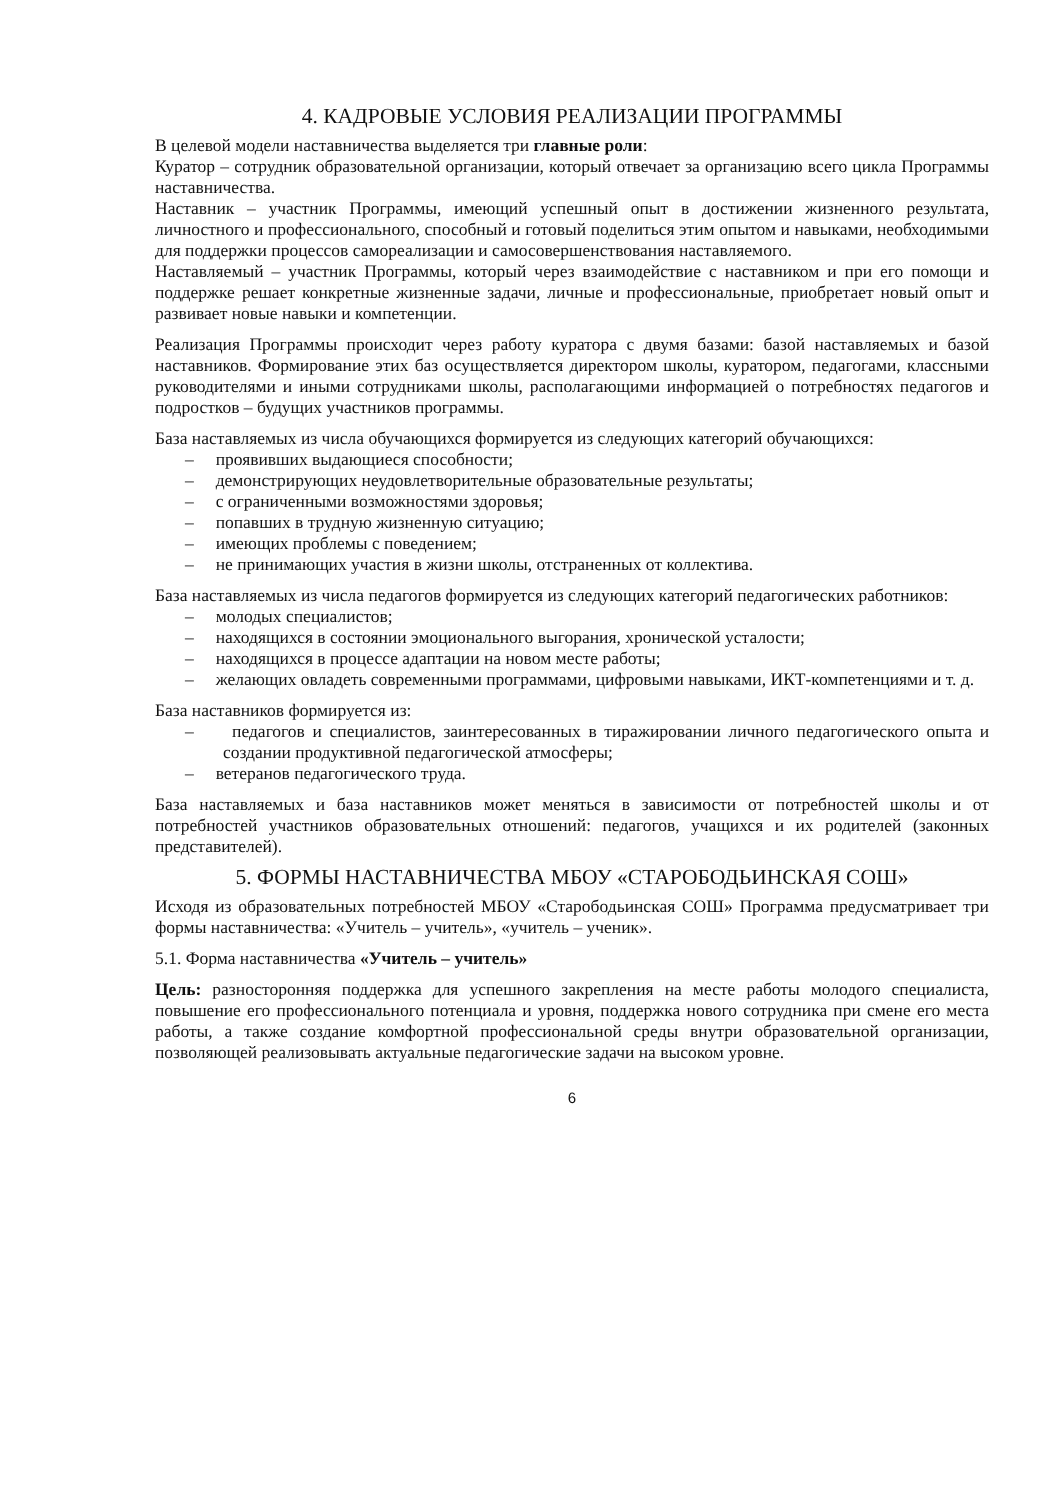4. КАДРОВЫЕ УСЛОВИЯ РЕАЛИЗАЦИИ ПРОГРАММЫ
В целевой модели наставничества выделяется три главные роли:
Куратор – сотрудник образовательной организации, который отвечает за организацию всего цикла Программы наставничества.
Наставник – участник Программы, имеющий успешный опыт в достижении жизненного результата, личностного и профессионального, способный и готовый поделиться этим опытом и навыками, необходимыми для поддержки процессов самореализации и самосовершенствования наставляемого.
Наставляемый – участник Программы, который через взаимодействие с наставником и при его помощи и поддержке решает конкретные жизненные задачи, личные и профессиональные, приобретает новый опыт и развивает новые навыки и компетенции.
Реализация Программы происходит через работу куратора с двумя базами: базой наставляемых и базой наставников. Формирование этих баз осуществляется директором школы, куратором, педагогами, классными руководителями и иными сотрудниками школы, располагающими информацией о потребностях педагогов и подростков – будущих участников программы.
База наставляемых из числа обучающихся формируется из следующих категорий обучающихся:
– проявивших выдающиеся способности;
– демонстрирующих неудовлетворительные образовательные результаты;
– с ограниченными возможностями здоровья;
– попавших в трудную жизненную ситуацию;
– имеющих проблемы с поведением;
– не принимающих участия в жизни школы, отстраненных от коллектива.
База наставляемых из числа педагогов формируется из следующих категорий педагогических работников:
– молодых специалистов;
– находящихся в состоянии эмоционального выгорания, хронической усталости;
– находящихся в процессе адаптации на новом месте работы;
– желающих овладеть современными программами, цифровыми навыками, ИКТ-компетенциями и т. д.
База наставников формируется из:
– педагогов и специалистов, заинтересованных в тиражировании личного педагогического опыта и создании продуктивной педагогической атмосферы;
– ветеранов педагогического труда.
База наставляемых и база наставников может меняться в зависимости от потребностей школы и от потребностей участников образовательных отношений: педагогов, учащихся и их родителей (законных представителей).
5. ФОРМЫ НАСТАВНИЧЕСТВА МБОУ «СТАРОБОДЬИНСКАЯ СОШ»
Исходя из образовательных потребностей МБОУ «Старободьинская СОШ» Программа предусматривает три формы наставничества: «Учитель – учитель», «учитель – ученик».
5.1. Форма наставничества «Учитель – учитель»
Цель: разносторонняя поддержка для успешного закрепления на месте работы молодого специалиста, повышение его профессионального потенциала и уровня, поддержка нового сотрудника при смене его места работы, а также создание комфортной профессиональной среды внутри образовательной организации, позволяющей реализовывать актуальные педагогические задачи на высоком уровне.
6